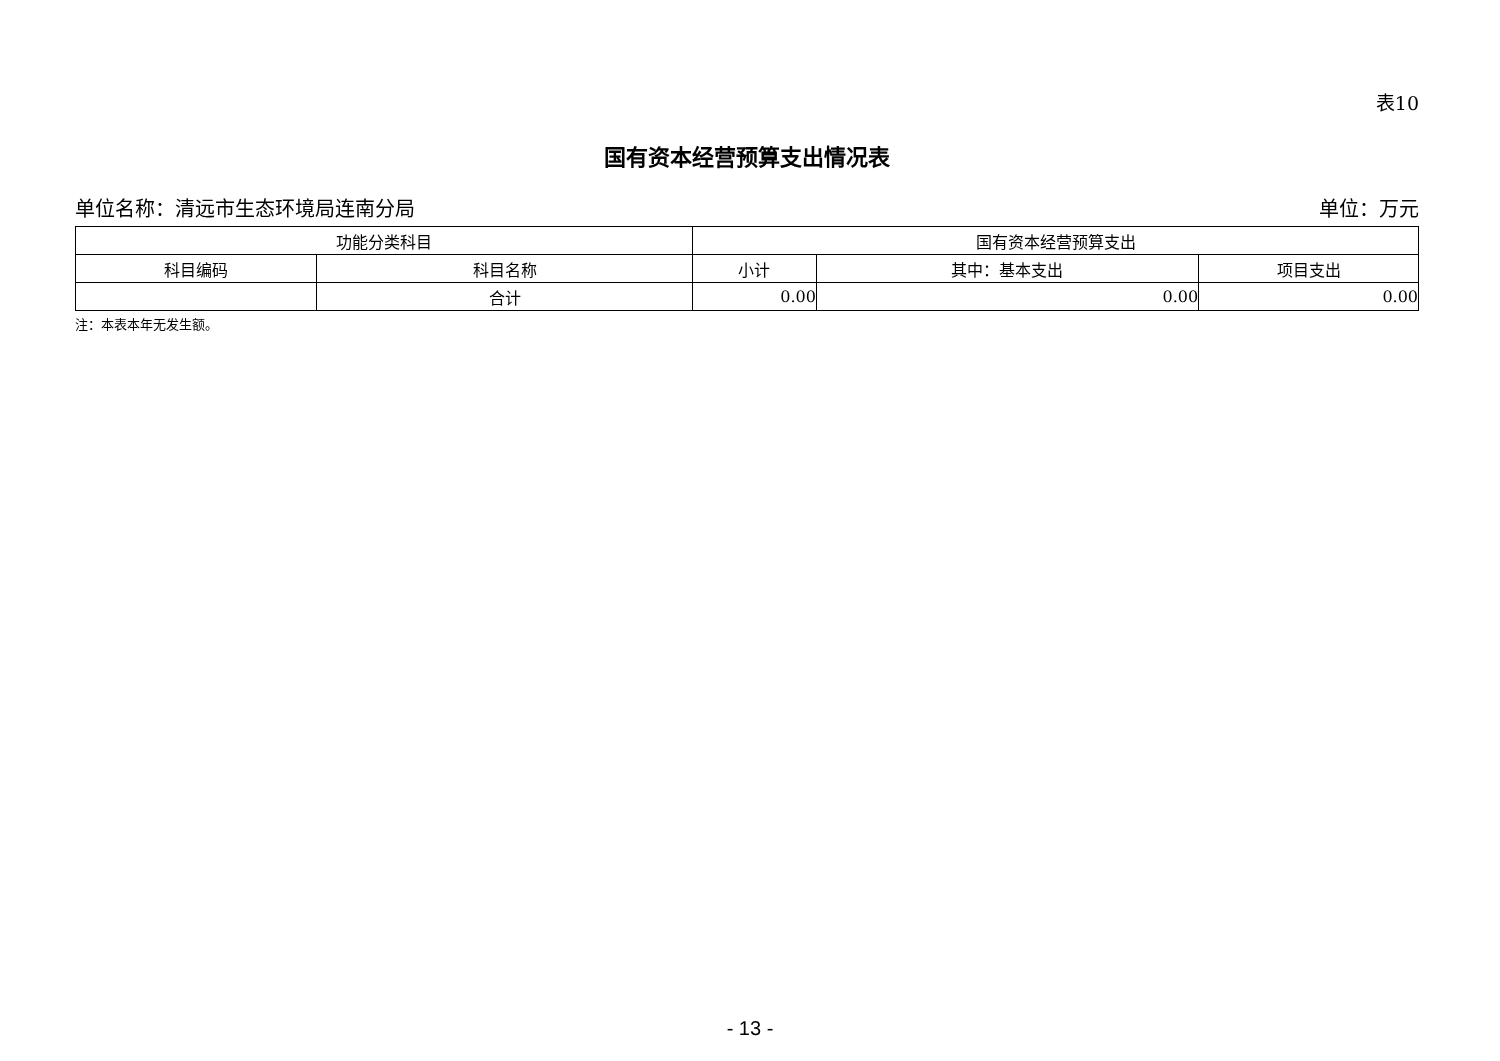表10
国有资本经营预算支出情况表
单位名称：清远市生态环境局连南分局 单位：万元
| 功能分类科目 | | 国有资本经营预算支出 | | |
| --- | --- | --- | --- | --- |
| 科目编码 | 科目名称 | 小计 | 其中：基本支出 | 项目支出 |
| | 合计 | 0.00 | 0.00 | 0.00 |
注：本表本年无发生额。
- 13 -